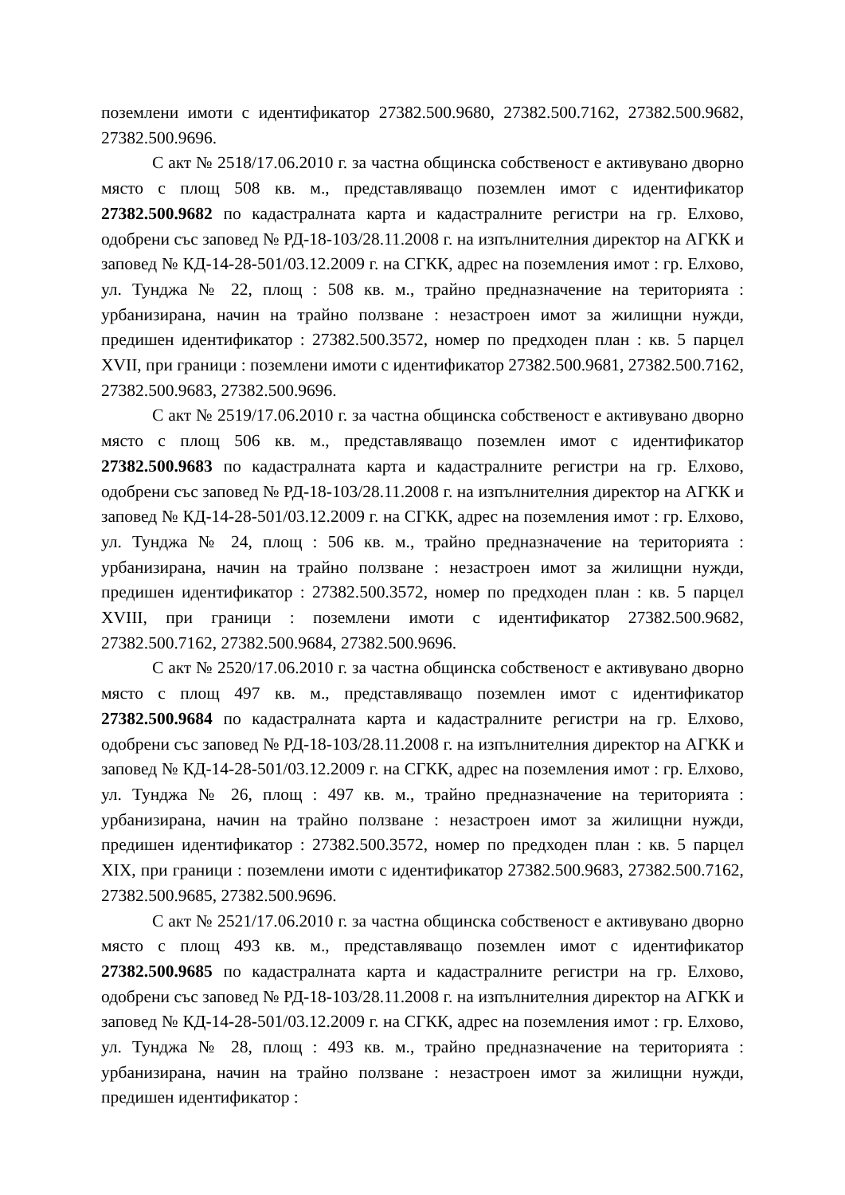поземлени имоти с идентификатор 27382.500.9680, 27382.500.7162, 27382.500.9682, 27382.500.9696.
С акт № 2518/17.06.2010 г. за частна общинска собственост е активувано дворно място с площ 508 кв. м., представляващо поземлен имот с идентификатор 27382.500.9682 по кадастралната карта и кадастралните регистри на гр. Елхово, одобрени със заповед № РД-18-103/28.11.2008 г. на изпълнителния директор на АГКК и заповед № КД-14-28-501/03.12.2009 г. на СГКК, адрес на поземления имот : гр. Елхово, ул. Тунджа № 22, площ : 508 кв. м., трайно предназначение на територията : урбанизирана, начин на трайно ползване : незастроен имот за жилищни нужди, предишен идентификатор : 27382.500.3572, номер по предходен план : кв. 5 парцел XVII, при граници : поземлени имоти с идентификатор 27382.500.9681, 27382.500.7162, 27382.500.9683, 27382.500.9696.
С акт № 2519/17.06.2010 г. за частна общинска собственост е активувано дворно място с площ 506 кв. м., представляващо поземлен имот с идентификатор 27382.500.9683 по кадастралната карта и кадастралните регистри на гр. Елхово, одобрени със заповед № РД-18-103/28.11.2008 г. на изпълнителния директор на АГКК и заповед № КД-14-28-501/03.12.2009 г. на СГКК, адрес на поземления имот : гр. Елхово, ул. Тунджа № 24, площ : 506 кв. м., трайно предназначение на територията : урбанизирана, начин на трайно ползване : незастроен имот за жилищни нужди, предишен идентификатор : 27382.500.3572, номер по предходен план : кв. 5 парцел XVIII, при граници : поземлени имоти с идентификатор 27382.500.9682, 27382.500.7162, 27382.500.9684, 27382.500.9696.
С акт № 2520/17.06.2010 г. за частна общинска собственост е активувано дворно място с площ 497 кв. м., представляващо поземлен имот с идентификатор 27382.500.9684 по кадастралната карта и кадастралните регистри на гр. Елхово, одобрени със заповед № РД-18-103/28.11.2008 г. на изпълнителния директор на АГКК и заповед № КД-14-28-501/03.12.2009 г. на СГКК, адрес на поземления имот : гр. Елхово, ул. Тунджа № 26, площ : 497 кв. м., трайно предназначение на територията : урбанизирана, начин на трайно ползване : незастроен имот за жилищни нужди, предишен идентификатор : 27382.500.3572, номер по предходен план : кв. 5 парцел XIX, при граници : поземлени имоти с идентификатор 27382.500.9683, 27382.500.7162, 27382.500.9685, 27382.500.9696.
С акт № 2521/17.06.2010 г. за частна общинска собственост е активувано дворно място с площ 493 кв. м., представляващо поземлен имот с идентификатор 27382.500.9685 по кадастралната карта и кадастралните регистри на гр. Елхово, одобрени със заповед № РД-18-103/28.11.2008 г. на изпълнителния директор на АГКК и заповед № КД-14-28-501/03.12.2009 г. на СГКК, адрес на поземления имот : гр. Елхово, ул. Тунджа № 28, площ : 493 кв. м., трайно предназначение на територията : урбанизирана, начин на трайно ползване : незастроен имот за жилищни нужди, предишен идентификатор :